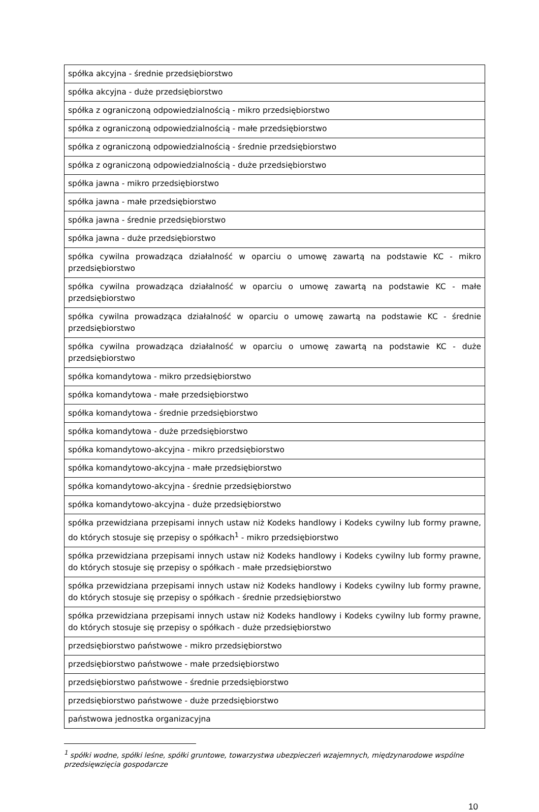| spółka akcyjna - średnie przedsiębiorstwo |
| spółka akcyjna - duże przedsiębiorstwo |
| spółka z ograniczoną odpowiedzialnością - mikro przedsiębiorstwo |
| spółka z ograniczoną odpowiedzialnością - małe przedsiębiorstwo |
| spółka z ograniczoną odpowiedzialnością - średnie przedsiębiorstwo |
| spółka z ograniczoną odpowiedzialnością - duże przedsiębiorstwo |
| spółka jawna - mikro przedsiębiorstwo |
| spółka jawna - małe przedsiębiorstwo |
| spółka jawna - średnie przedsiębiorstwo |
| spółka jawna - duże przedsiębiorstwo |
| spółka cywilna prowadząca działalność w oparciu o umowę zawartą na podstawie KC - mikro przedsiębiorstwo |
| spółka cywilna prowadząca działalność w oparciu o umowę zawartą na podstawie KC - małe przedsiębiorstwo |
| spółka cywilna prowadząca działalność w oparciu o umowę zawartą na podstawie KC - średnie przedsiębiorstwo |
| spółka cywilna prowadząca działalność w oparciu o umowę zawartą na podstawie KC - duże przedsiębiorstwo |
| spółka komandytowa - mikro przedsiębiorstwo |
| spółka komandytowa - małe przedsiębiorstwo |
| spółka komandytowa - średnie przedsiębiorstwo |
| spółka komandytowa - duże przedsiębiorstwo |
| spółka komandytowo-akcyjna - mikro przedsiębiorstwo |
| spółka komandytowo-akcyjna - małe przedsiębiorstwo |
| spółka komandytowo-akcyjna - średnie przedsiębiorstwo |
| spółka komandytowo-akcyjna - duże przedsiębiorstwo |
| spółka przewidziana przepisami innych ustaw niż Kodeks handlowy i Kodeks cywilny lub formy prawne, do których stosuje się przepisy o spółkach<sup>1</sup> - mikro przedsiębiorstwo |
| spółka przewidziana przepisami innych ustaw niż Kodeks handlowy i Kodeks cywilny lub formy prawne, do których stosuje się przepisy o spółkach - małe przedsiębiorstwo |
| spółka przewidziana przepisami innych ustaw niż Kodeks handlowy i Kodeks cywilny lub formy prawne, do których stosuje się przepisy o spółkach - średnie przedsiębiorstwo |
| spółka przewidziana przepisami innych ustaw niż Kodeks handlowy i Kodeks cywilny lub formy prawne, do których stosuje się przepisy o spółkach - duże przedsiębiorstwo |
| przedsiębiorstwo państwowe - mikro przedsiębiorstwo |
| przedsiębiorstwo państwowe - małe przedsiębiorstwo |
| przedsiębiorstwo państwowe - średnie przedsiębiorstwo |
| przedsiębiorstwo państwowe - duże przedsiębiorstwo |
| państwowa jednostka organizacyjna |
<sup>1</sup> spółki wodne, spółki leśne, spółki gruntowe, towarzystwa ubezpieczeń wzajemnych, międzynarodowe wspólne przedsięwzięcia gospodarcze
10